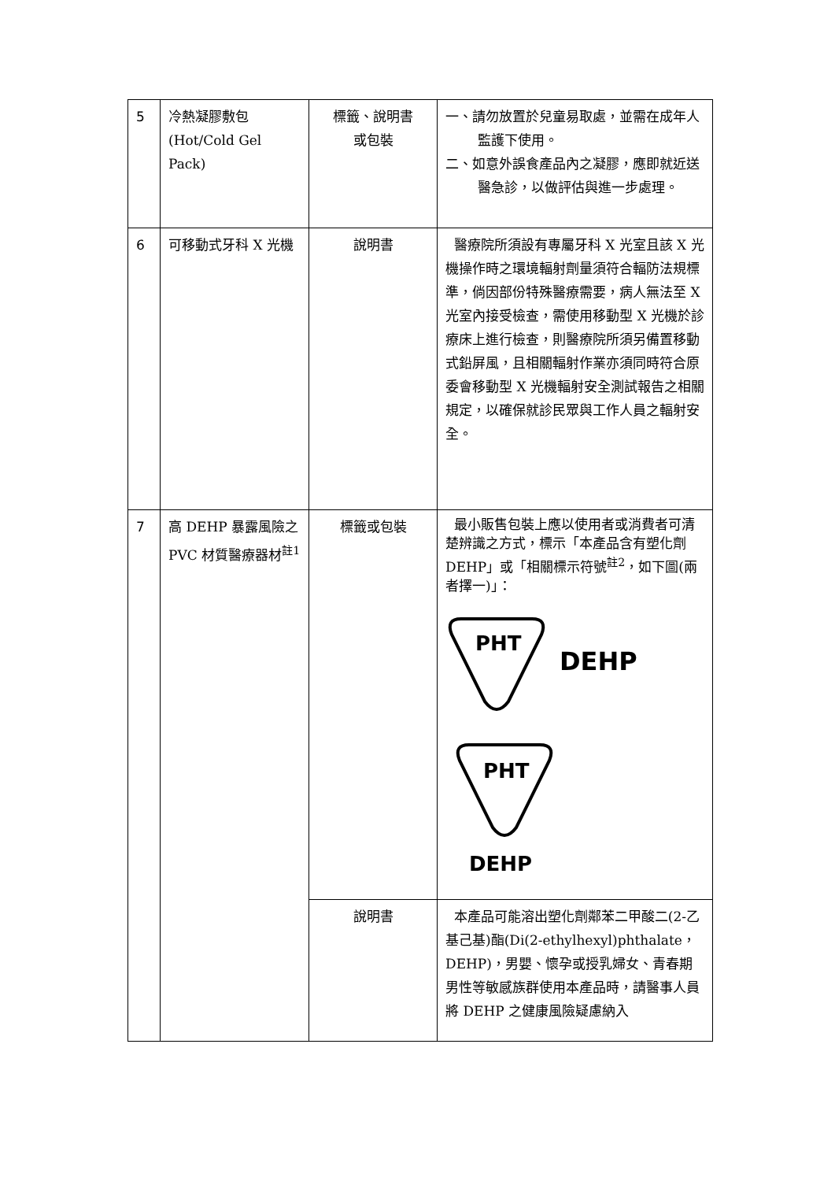| 5 | 冷熱凝膠敷包 (Hot/Cold Gel Pack) | 標籤、說明書 或包裝 | 一、請勿放置於兒童易取處，並需在成年人監護下使用。 二、如意外誤食產品內之凝膠，應即就近送醫急診，以做評估與進一步處理。 |
| 6 | 可移動式牙科 X 光機 | 說明書 | 醫療院所須設有專屬牙科 X 光室且該 X 光機操作時之環境輻射劑量須符合輻防法規標準，倘因部份特殊醫療需要，病人無法至 X 光室內接受檢查，需使用移動型 X 光機於診療床上進行檢查，則醫療院所須另備置移動式鉛屏風，且相關輻射作業亦須同時符合原委會移動型 X 光機輻射安全測試報告之相關規定，以確保就診民眾與工作人員之輻射安全。 |
| 7 | 高 DEHP 暴露風險之 PVC 材質醫療器材<sup>註1</sup> | 標籤或包裝 | 最小販售包裝上應以使用者或消費者可清楚辨識之方式，標示「本產品含有塑化劑 DEHP」或「相關標示符號<sup>註2</sup>，如下圖(兩者擇一)」： PHT DEHP PHT DEHP |
| | | 說明書 | 本產品可能溶出塑化劑鄰苯二甲酸二(2-乙基己基)酯(Di(2-ethylhexyl)phthalate，DEHP)，男嬰、懷孕或授乳婦女、青春期男性等敏感族群使用本產品時，請醫事人員將 DEHP 之健康風險疑慮納入 |